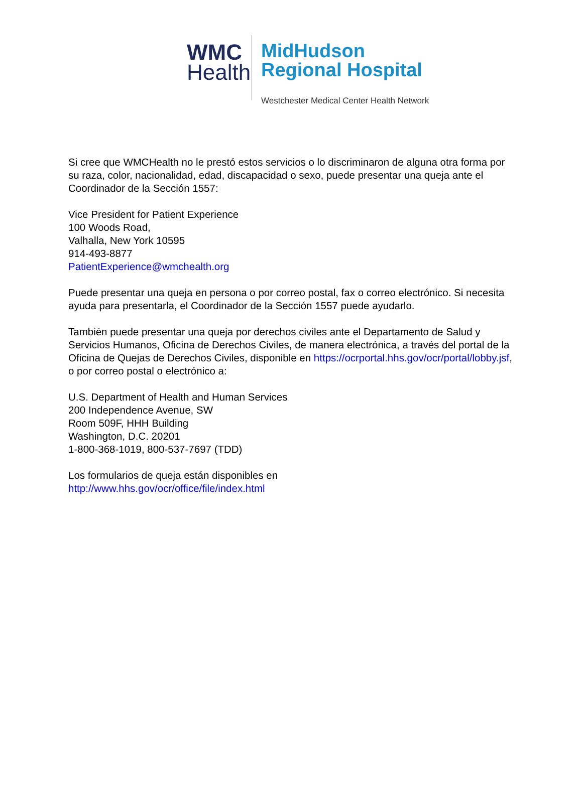WMC
Health
MidHudson
Regional Hospital
Westchester Medical Center Health Network
Si cree que WMCHealth no le prestó estos servicios o lo discriminaron de alguna otra forma por su raza, color, nacionalidad, edad, discapacidad o sexo, puede presentar una queja ante el Coordinador de la Sección 1557:
Vice President for Patient Experience
100 Woods Road,
Valhalla, New York 10595
914-493-8877
PatientExperience@wmchealth.org
Puede presentar una queja en persona o por correo postal, fax o correo electrónico. Si necesita ayuda para presentarla, el Coordinador de la Sección 1557 puede ayudarlo.
También puede presentar una queja por derechos civiles ante el Departamento de Salud y Servicios Humanos, Oficina de Derechos Civiles, de manera electrónica, a través del portal de la Oficina de Quejas de Derechos Civiles, disponible en https://ocrportal.hhs.gov/ocr/portal/lobby.jsf, o por correo postal o electrónico a:
U.S. Department of Health and Human Services
200 Independence Avenue, SW
Room 509F, HHH Building
Washington, D.C. 20201
1-800-368-1019, 800-537-7697 (TDD)
Los formularios de queja están disponibles en
http://www.hhs.gov/ocr/office/file/index.html